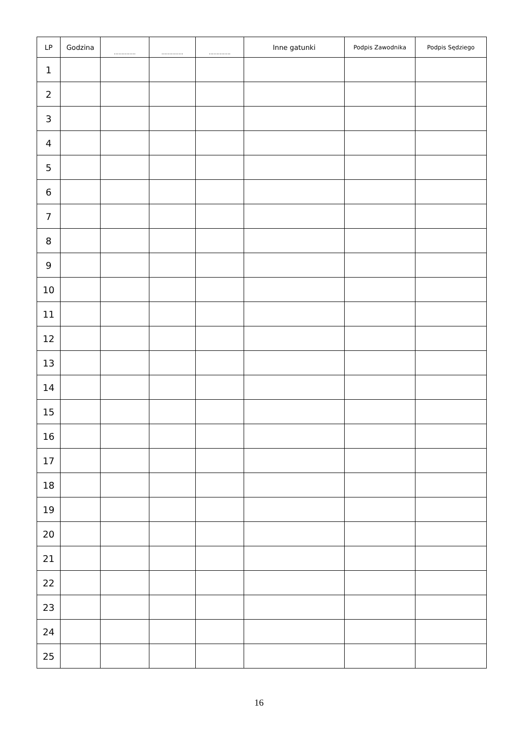| LP | Godzina | .............. | .............. | .............. | Inne gatunki | Podpis Zawodnika | Podpis Sędziego |
| --- | --- | --- | --- | --- | --- | --- | --- |
| 1 | | | | | | | |
| 2 | | | | | | | |
| 3 | | | | | | | |
| 4 | | | | | | | |
| 5 | | | | | | | |
| 6 | | | | | | | |
| 7 | | | | | | | |
| 8 | | | | | | | |
| 9 | | | | | | | |
| 10 | | | | | | | |
| 11 | | | | | | | |
| 12 | | | | | | | |
| 13 | | | | | | | |
| 14 | | | | | | | |
| 15 | | | | | | | |
| 16 | | | | | | | |
| 17 | | | | | | | |
| 18 | | | | | | | |
| 19 | | | | | | | |
| 20 | | | | | | | |
| 21 | | | | | | | |
| 22 | | | | | | | |
| 23 | | | | | | | |
| 24 | | | | | | | |
| 25 | | | | | | | |
16